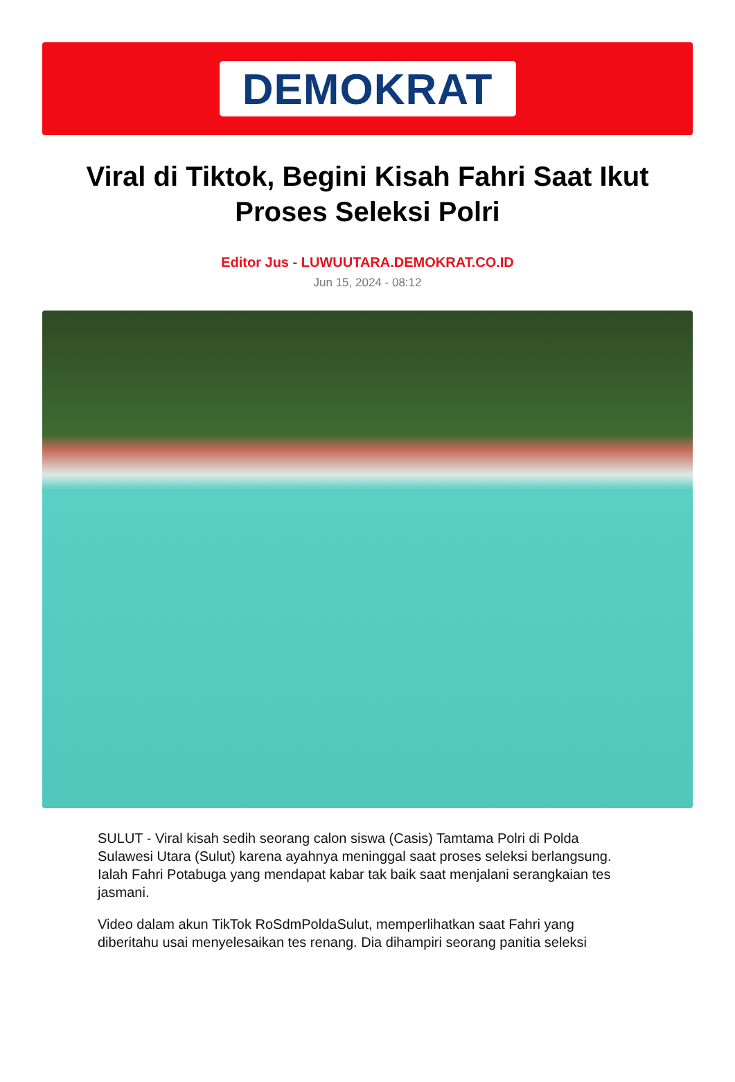DEMOKRAT
Viral di Tiktok, Begini Kisah Fahri Saat Ikut Proses Seleksi Polri
Editor Jus - LUWUUTARA.DEMOKRAT.CO.ID
Jun 15, 2024 - 08:12
SULUT - Viral kisah sedih seorang calon siswa (Casis) Tamtama Polri di Polda Sulawesi Utara (Sulut) karena ayahnya meninggal saat proses seleksi berlangsung. Ialah Fahri Potabuga yang mendapat kabar tak baik saat menjalani serangkaian tes jasmani.
Video dalam akun TikTok RoSdmPoldaSulut, memperlihatkan saat Fahri yang diberitahu usai menyelesaikan tes renang. Dia dihampiri seorang panitia seleksi